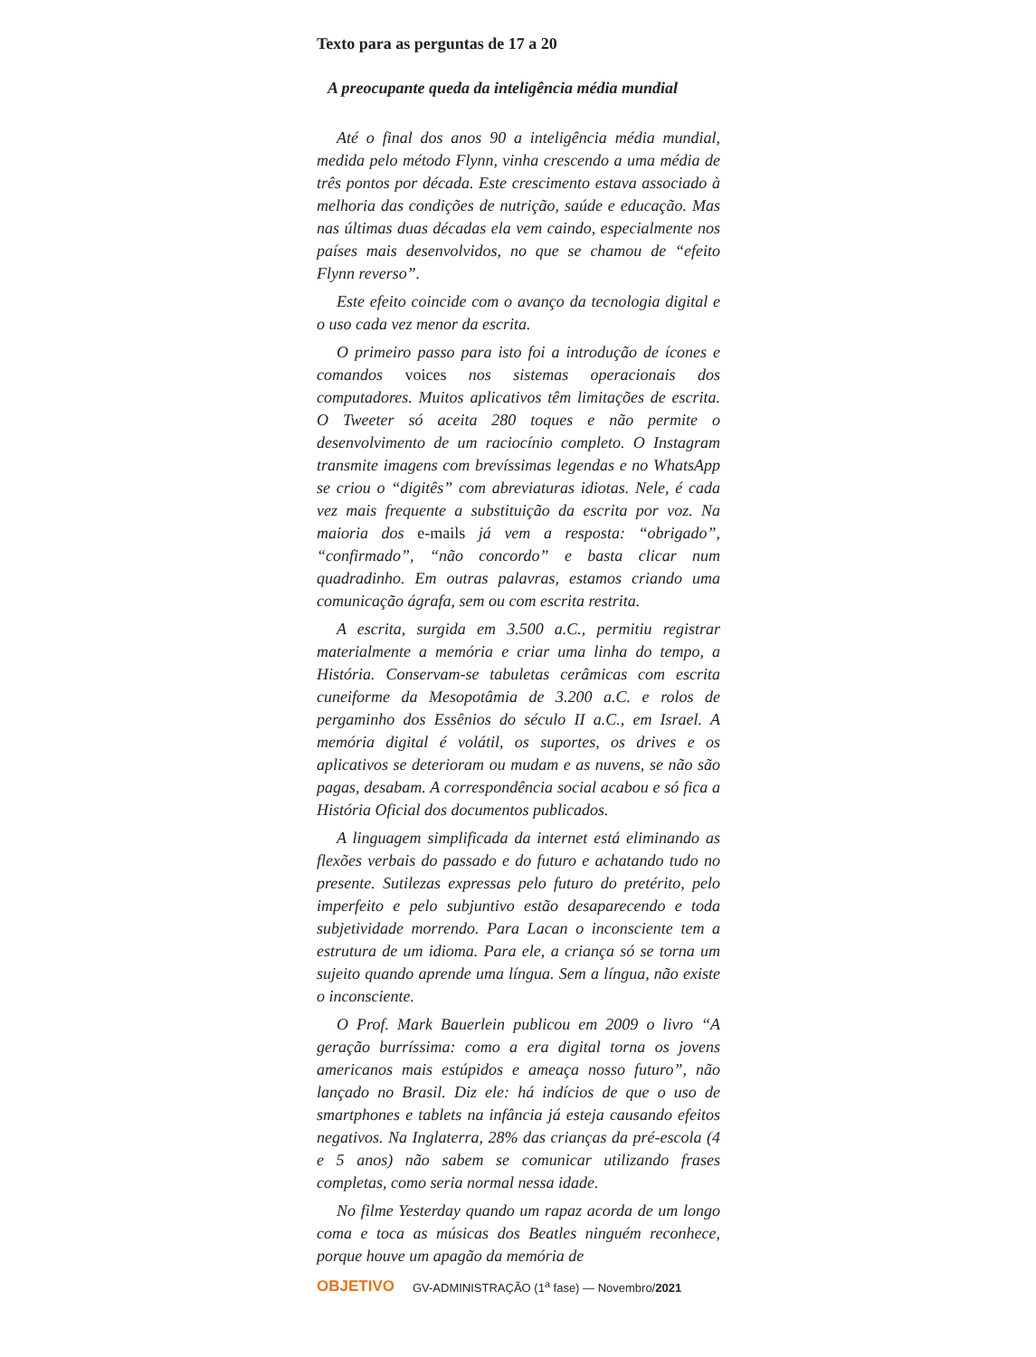Texto para as perguntas de 17 a 20
A preocupante queda da inteligência média mundial
Até o final dos anos 90 a inteligência média mundial, medida pelo método Flynn, vinha crescendo a uma média de três pontos por década. Este crescimento estava associado à melhoria das condições de nutrição, saúde e educação. Mas nas últimas duas décadas ela vem caindo, especialmente nos países mais desenvolvidos, no que se chamou de “efeito Flynn reverso”.
Este efeito coincide com o avanço da tecnologia digital e o uso cada vez menor da escrita.
O primeiro passo para isto foi a introdução de ícones e comandos voices nos sistemas operacionais dos computadores. Muitos aplicativos têm limitações de escrita. O Tweeter só aceita 280 toques e não permite o desenvolvimento de um raciocínio completo. O Instagram transmite imagens com brevíssimas legendas e no WhatsApp se criou o “digitês” com abreviaturas idiotas. Nele, é cada vez mais frequente a substituição da escrita por voz. Na maioria dos e-mails já vem a resposta: “obrigado”, “confirmado”, “não concordo” e basta clicar num quadradinho. Em outras palavras, estamos criando uma comunicação ágrafa, sem ou com escrita restrita.
A escrita, surgida em 3.500 a.C., permitiu registrar materialmente a memória e criar uma linha do tempo, a História. Conservam-se tabuletas cerâmicas com escrita cuneiforme da Mesopotâmia de 3.200 a.C. e rolos de pergaminho dos Essênios do século II a.C., em Israel. A memória digital é volátil, os suportes, os drives e os aplicativos se deterioram ou mudam e as nuvens, se não são pagas, desabam. A correspondência social acabou e só fica a História Oficial dos documentos publicados.
A linguagem simplificada da internet está eliminando as flexões verbais do passado e do futuro e achatando tudo no presente. Sutilezas expressas pelo futuro do pretérito, pelo imperfeito e pelo subjuntivo estão desaparecendo e toda subjetividade morrendo. Para Lacan o inconsciente tem a estrutura de um idioma. Para ele, a criança só se torna um sujeito quando aprende uma língua. Sem a língua, não existe o inconsciente.
O Prof. Mark Bauerlein publicou em 2009 o livro “A geração burríssima: como a era digital torna os jovens americanos mais estúpidos e ameaça nosso futuro”, não lançado no Brasil. Diz ele: há indícios de que o uso de smartphones e tablets na infância já esteja causando efeitos negativos. Na Inglaterra, 28% das crianças da pré-escola (4 e 5 anos) não sabem se comunicar utilizando frases completas, como seria normal nessa idade.
No filme Yesterday quando um rapaz acorda de um longo coma e toca as músicas dos Beatles ninguém reconhece, porque houve um apagão da memória de
OBJETIVO GV-ADMINISTRAÇÃO (1<sup>a</sup> fase) — Novembro/2021